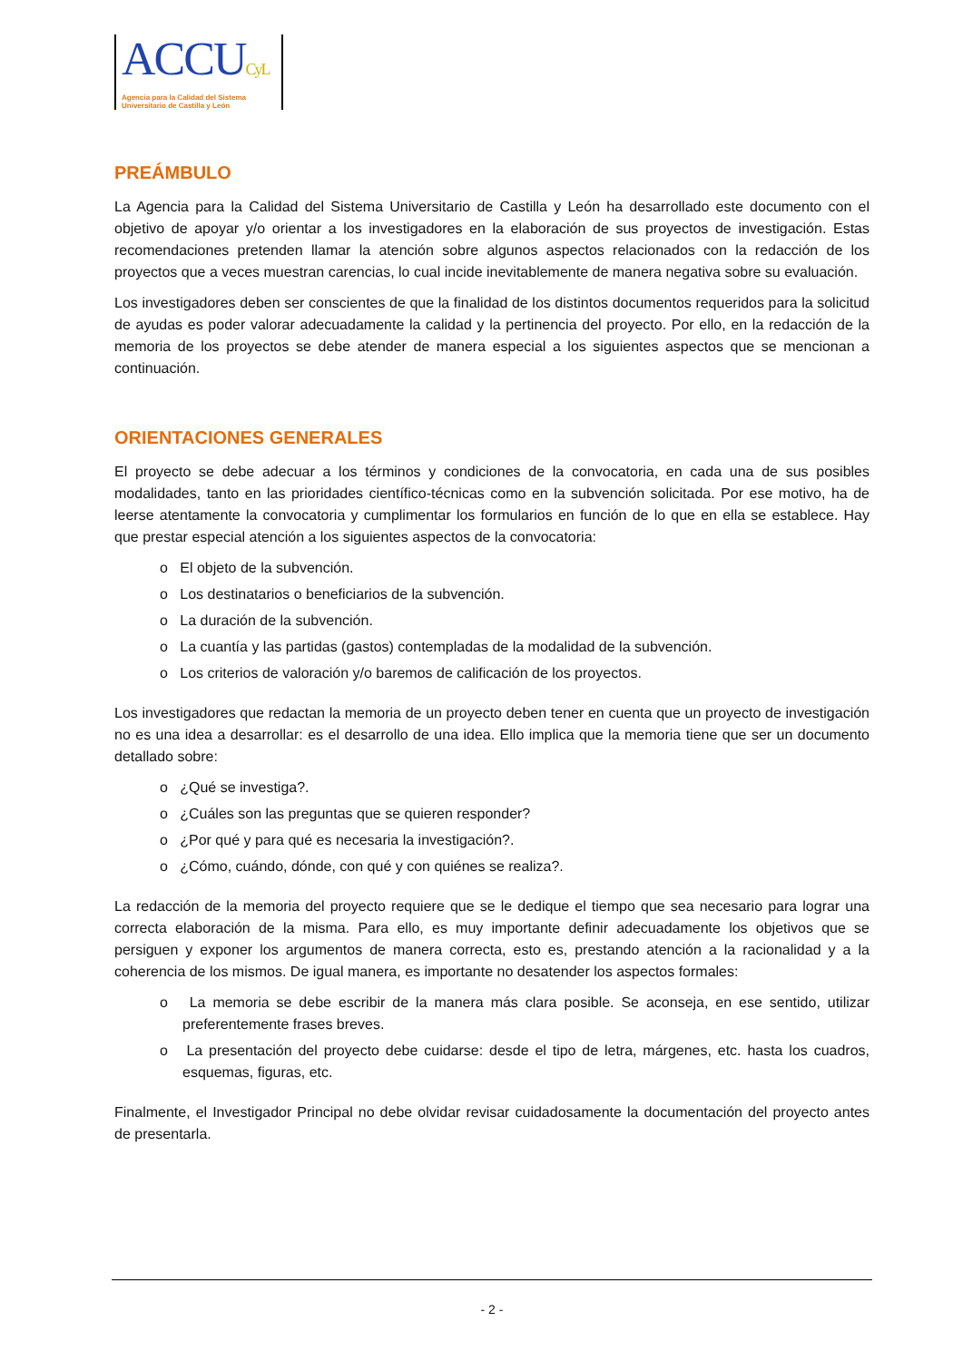ACCUCyL
Agencia para la Calidad del Sistema
Universitario de Castilla y León
PREÁMBULO
La Agencia para la Calidad del Sistema Universitario de Castilla y León ha desarrollado este documento con el objetivo de apoyar y/o orientar a los investigadores en la elaboración de sus proyectos de investigación. Estas recomendaciones pretenden llamar la atención sobre algunos aspectos relacionados con la redacción de los proyectos que a veces muestran carencias, lo cual incide inevitablemente de manera negativa sobre su evaluación.
Los investigadores deben ser conscientes de que la finalidad de los distintos documentos requeridos para la solicitud de ayudas es poder valorar adecuadamente la calidad y la pertinencia del proyecto. Por ello, en la redacción de la memoria de los proyectos se debe atender de manera especial a los siguientes aspectos que se mencionan a continuación.
ORIENTACIONES GENERALES
El proyecto se debe adecuar a los términos y condiciones de la convocatoria, en cada una de sus posibles modalidades, tanto en las prioridades científico-técnicas como en la subvención solicitada. Por ese motivo, ha de leerse atentamente la convocatoria y cumplimentar los formularios en función de lo que en ella se establece. Hay que prestar especial atención a los siguientes aspectos de la convocatoria:
o El objeto de la subvención.
o Los destinatarios o beneficiarios de la subvención.
o La duración de la subvención.
o La cuantía y las partidas (gastos) contempladas de la modalidad de la subvención.
o Los criterios de valoración y/o baremos de calificación de los proyectos.
Los investigadores que redactan la memoria de un proyecto deben tener en cuenta que un proyecto de investigación no es una idea a desarrollar: es el desarrollo de una idea. Ello implica que la memoria tiene que ser un documento detallado sobre:
o ¿Qué se investiga?.
o ¿Cuáles son las preguntas que se quieren responder?
o ¿Por qué y para qué es necesaria la investigación?.
o ¿Cómo, cuándo, dónde, con qué y con quiénes se realiza?.
La redacción de la memoria del proyecto requiere que se le dedique el tiempo que sea necesario para lograr una correcta elaboración de la misma. Para ello, es muy importante definir adecuadamente los objetivos que se persiguen y exponer los argumentos de manera correcta, esto es, prestando atención a la racionalidad y a la coherencia de los mismos. De igual manera, es importante no desatender los aspectos formales:
o La memoria se debe escribir de la manera más clara posible. Se aconseja, en ese sentido, utilizar preferentemente frases breves.
o La presentación del proyecto debe cuidarse: desde el tipo de letra, márgenes, etc. hasta los cuadros, esquemas, figuras, etc.
Finalmente, el Investigador Principal no debe olvidar revisar cuidadosamente la documentación del proyecto antes de presentarla.
- 2 -